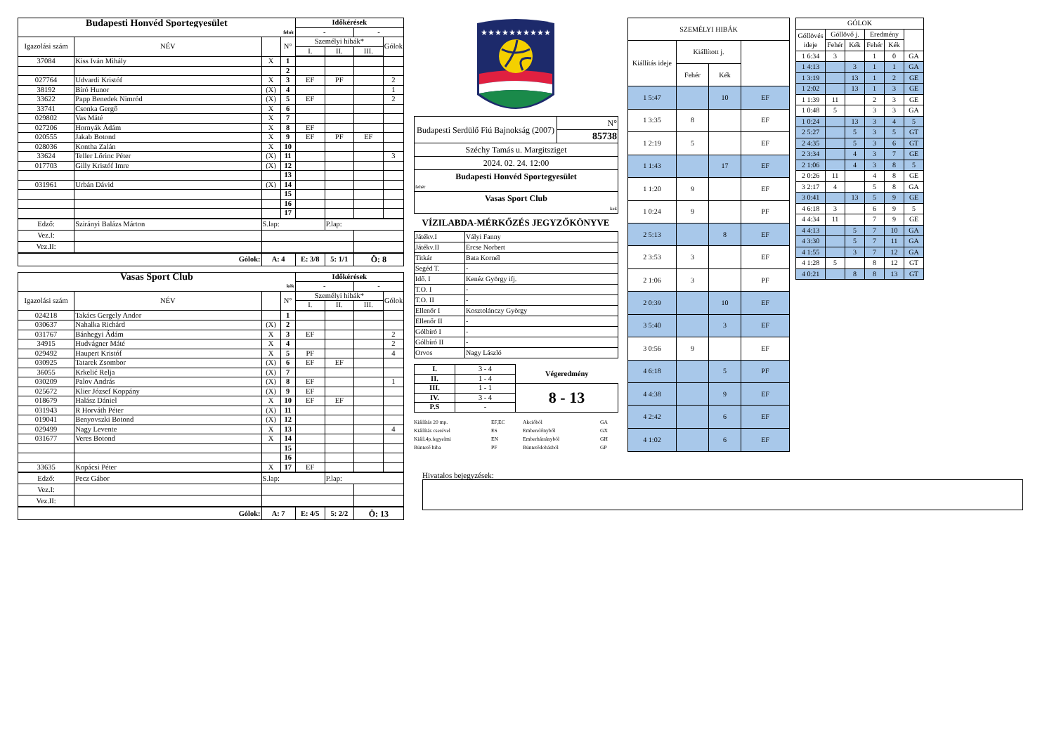| Budapesti Honvéd Sportegyesület | | | | Időkérések | | | |
| fehér | | | | - | | - | |
| Igazolási szám | NÉV | | N° | Személyi hibák* | | | Gólok |
| | | | | I. | II. | III. | |
| 37084 | Kiss Iván Mihály | X | 1 | | | | |
| | | | 2 | | | | |
| 027764 | Udvardi Kristóf | X | 3 | EF | PF | | 2 |
| 38192 | Bíró Hunor | (X) | 4 | | | | 1 |
| 33622 | Papp Benedek Nimród | (X) | 5 | EF | | | 2 |
| 33741 | Csonka Gergő | X | 6 | | | | |
| 029802 | Vas Máté | X | 7 | | | | |
| 027206 | Hornyák Ádám | X | 8 | EF | | | |
| 020555 | Jakab Botond | X | 9 | EF | PF | EF | |
| 028036 | Kontha Zalán | X | 10 | | | | |
| 33624 | Teller Lőrinc Péter | (X) | 11 | | | | 3 |
| 017703 | Gilly Kristóf Imre | (X) | 12 | | | | |
| | | | 13 | | | | |
| 031961 | Urbán Dávid | (X) | 14 | | | | |
| | | | 15 | | | | |
| | | | 16 | | | | |
| | | | 17 | | | | |
| Edző: | Szirányi Balázs Márton | S.lap: | | | P.lap: | | |
| Vez.I: | | | | | | | |
| Vez.II: | | | | | | | |
| Gólok: | | A: 4 | | E: 3/8 | 5: 1/1 | Ö: 8 | |
| Vasas Sport Club | | | | Időkérések | | | |
| kék | | | | - | | - | |
| Igazolási szám | NÉV | | N° | Személyi hibák* | | | Gólok |
| | | | | I. | II. | III. | |
| 024218 | Takács Gergely Andor | | 1 | | | | |
| 030637 | Nahalka Richárd | (X) | 2 | | | | |
| 031767 | Bánhegyi Ádám | X | 3 | EF | | | 2 |
| 34915 | Hudvágner Máté | X | 4 | | | | 2 |
| 029492 | Haupert Kristóf | X | 5 | PF | | | 4 |
| 030925 | Tatarek Zsombor | (X) | 6 | EF | EF | | |
| 36055 | Krkelić Relja | (X) | 7 | | | | |
| 030209 | Palov András | (X) | 8 | EF | | | 1 |
| 025672 | Klier József Koppány | (X) | 9 | EF | | | |
| 018679 | Halász Dániel | X | 10 | EF | EF | | |
| 031943 | R Horváth Péter | (X) | 11 | | | | |
| 019041 | Benyovszki Botond | (X) | 12 | | | | |
| 029499 | Nagy Levente | X | 13 | | | | 4 |
| 031677 | Veres Botond | X | 14 | | | | |
| | | | 15 | | | | |
| | | | 16 | | | | |
| 33635 | Kopácsi Péter | X | 17 | EF | | | |
| Edző: | Pecz Gábor | S.lap: | | | P.lap: | | |
| Vez.I: | | | | | | | |
| Vez.II: | | | | | | | |
| Gólok: | | A: 7 | | E: 4/5 | 5: 2/2 | Ö: 13 | |
★★★★★★★★★★
| Budapesti Serdülő Fiú Bajnokság (2007) | N° |
| | 85738 |
| Széchy Tamás u. Margitsziget | |
| 2024. 02. 24. 12:00 | |
| Budapesti Honvéd Sportegyesület | |
| fehér | |
| Vasas Sport Club | |
| kek | |
VÍZILABDA-MÉRKŐZÉS JEGYZŐKÖNYVE
| Játékv.I | Vályi Fanny |
| Játékv.II | Ercse Norbert |
| Titkár | Bata Kornél |
| Segéd T. | - |
| Idő. I | Kenéz György ifj. |
| T.O. I | - |
| T.O. II | - |
| Ellenőr I | Kosztolánczy György |
| Ellenőr II | - |
| Gólbíró I | - |
| Gólbíró II | - |
| Orvos | Nagy László |
| I. | 3 - 4 | Végeredmény |
| II. | 1 - 4 | |
| III. | 1 - 1 | 8 - 13 |
| IV. | 3 - 4 | |
| P.S | - | |
Kiállítás 20 mp. EF,EC Akcióból GA Kiállítás cserével ES Emberelőnyből GX Kiáll.4p.fegyelmi EN Emberhátrányból GH Büntető hiba PF Büntetődobásból GP
| SZEMÉLYI HIBÁK | | | |
| Kiállítás ideje | Kiállított j. | | |
| | Fehér | Kék | |
| 1 5:47 | | 10 | EF |
| 1 3:35 | 8 | | EF |
| 1 2:19 | 5 | | EF |
| 1 1:43 | | 17 | EF |
| 1 1:20 | 9 | | EF |
| 1 0:24 | 9 | | PF |
| 2 5:13 | | 8 | EF |
| 2 3:53 | 3 | | EF |
| 2 1:06 | 3 | | PF |
| 2 0:39 | | 10 | EF |
| 3 5:40 | | 3 | EF |
| 3 0:56 | 9 | | EF |
| 4 6:18 | | 5 | PF |
| 4 4:38 | | 9 | EF |
| 4 2:42 | | 6 | EF |
| 4 1:02 | | 6 | EF |
| GÓLOK | | | | | |
| Góllövés ideje | Góllövő j. | | Eredmény | | |
| | Fehér | Kék | Fehér | Kék | |
| 1 6:34 | 3 | | 1 | 0 | GA |
| 1 4:13 | | 3 | 1 | 1 | GA |
| 1 3:19 | | 13 | 1 | 2 | GE |
| 1 2:02 | | 13 | 1 | 3 | GE |
| 1 1:39 | 11 | | 2 | 3 | GE |
| 1 0:48 | 5 | | 3 | 3 | GA |
| 1 0:24 | | 13 | 3 | 4 | 5 |
| 2 5:27 | | 5 | 3 | 5 | GT |
| 2 4:35 | | 5 | 3 | 6 | GT |
| 2 3:34 | | 4 | 3 | 7 | GE |
| 2 1:06 | | 4 | 3 | 8 | 5 |
| 2 0:26 | 11 | | 4 | 8 | GE |
| 3 2:17 | 4 | | 5 | 8 | GA |
| 3 0:41 | | 13 | 5 | 9 | GE |
| 4 6:18 | 3 | | 6 | 9 | 5 |
| 4 4:34 | 11 | | 7 | 9 | GE |
| 4 4:13 | | 5 | 7 | 10 | GA |
| 4 3:30 | | 5 | 7 | 11 | GA |
| 4 1:55 | | 3 | 7 | 12 | GA |
| 4 1:28 | 5 | | 8 | 12 | GT |
| 4 0:21 | | 8 | 8 | 13 | GT |
Hivatalos bejegyzések: